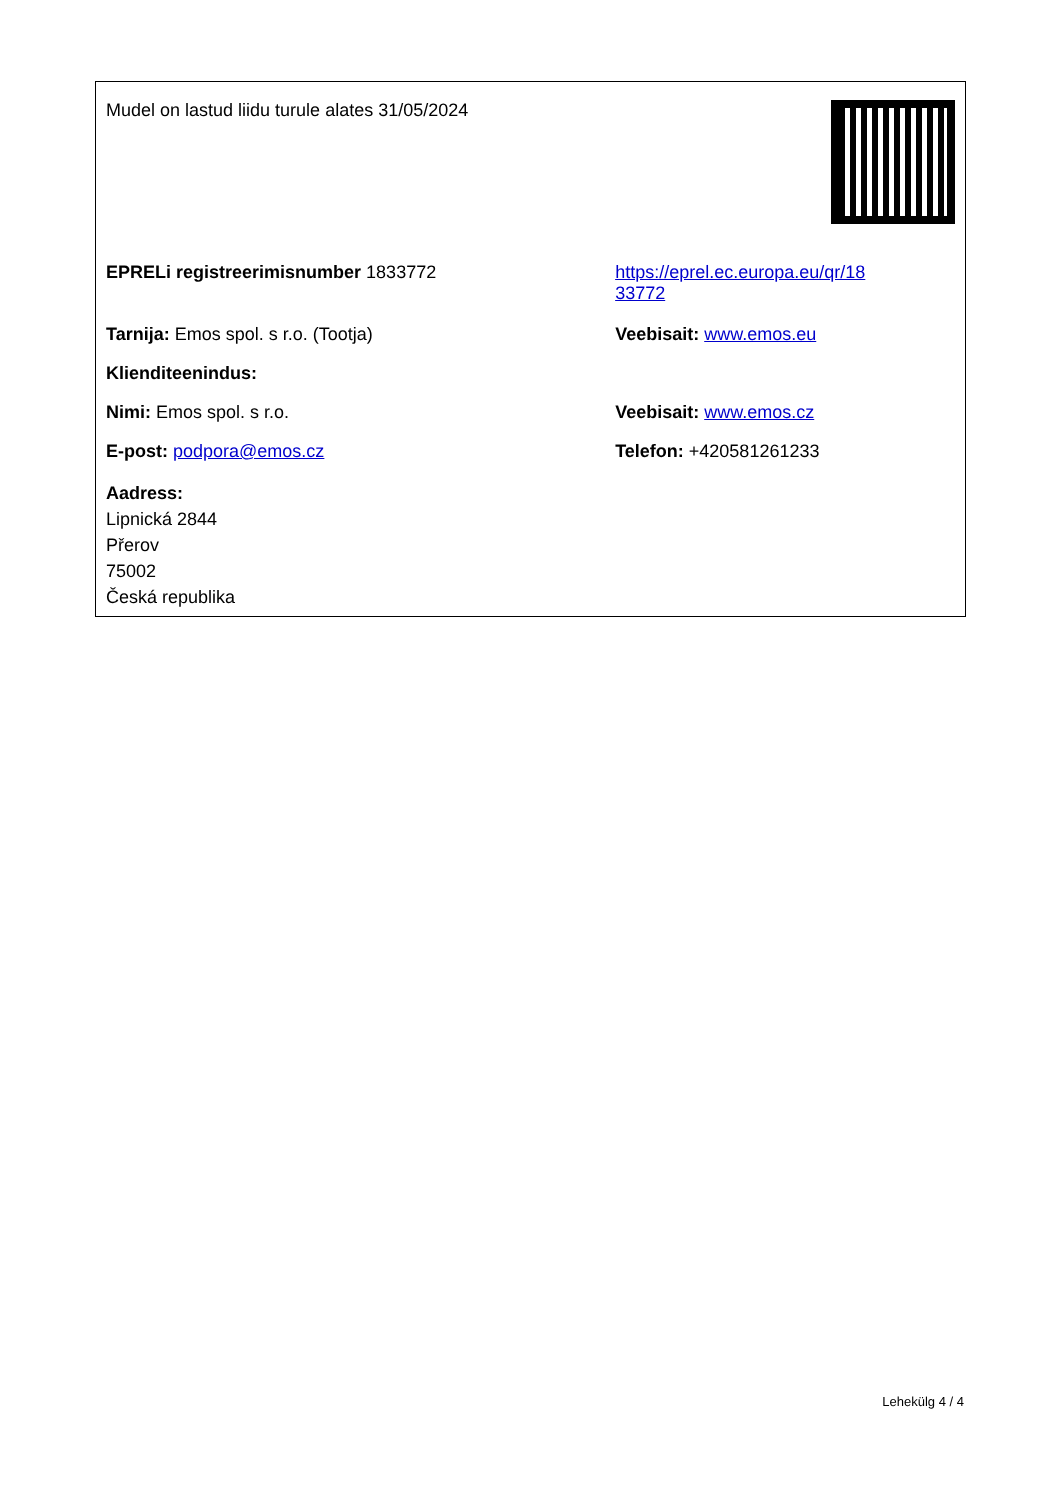| Mudel on lastud liidu turule alates 31/05/2024 | |
| EPRELi registreerimisnumber 1833772 | https://eprel.ec.europa.eu/qr/18 33772 |
| Tarnija: Emos spol. s r.o. (Tootja) | Veebisait: www.emos.eu |
| Klienditeenindus: | |
| Nimi: Emos spol. s r.o. | Veebisait: www.emos.cz |
| E-post: podpora@emos.cz | Telefon: +420581261233 |
| Aadress: Lipnická 2844 Přerov 75002 Česká republika | |
Lehekülg 4 / 4